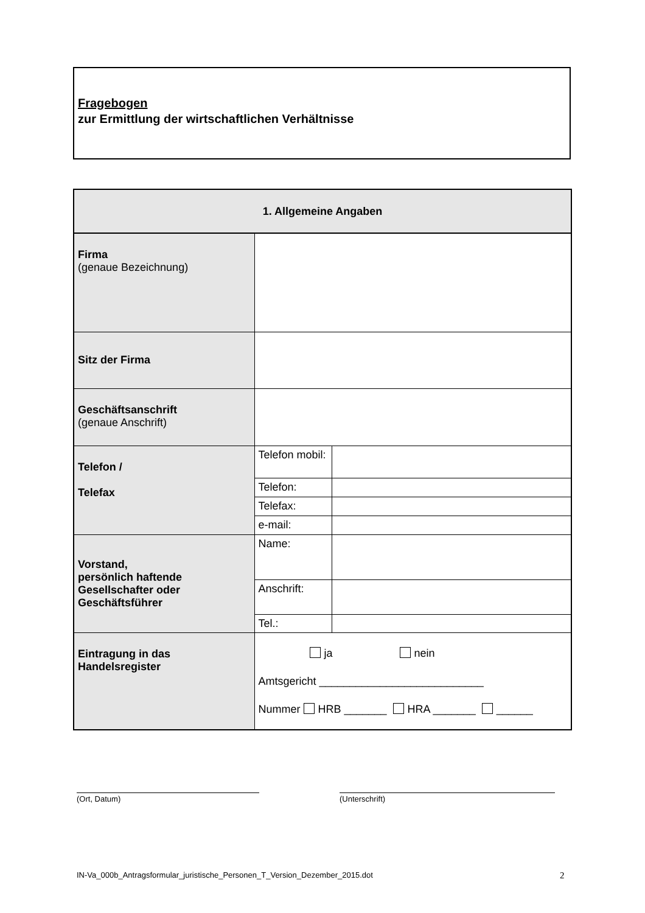Fragebogen
zur Ermittlung der wirtschaftlichen Verhältnisse
| 1. Allgemeine Angaben | | |
| --- | --- | --- |
| Firma (genaue Bezeichnung) | | |
| Sitz der Firma | | |
| Geschäftsanschrift (genaue Anschrift) | | |
| Telefon / Telefax | Telefon mobil: | |
| | Telefon: | |
| | Telefax: | |
| | e-mail: | |
| Vorstand, persönlich haftende Gesellschafter oder Geschäftsführer | Name: | |
| | Anschrift: | |
| | Tel.: | |
| Eintragung in das Handelsregister | ja nein Amtsgericht ___________________________ Nummer HRB _______ HRA _______ ______ | |
(Ort, Datum) (Unterschrift)
IN-Va_000b_Antragsformular_juristische_Personen_T_Version_Dezember_2015.dot
2